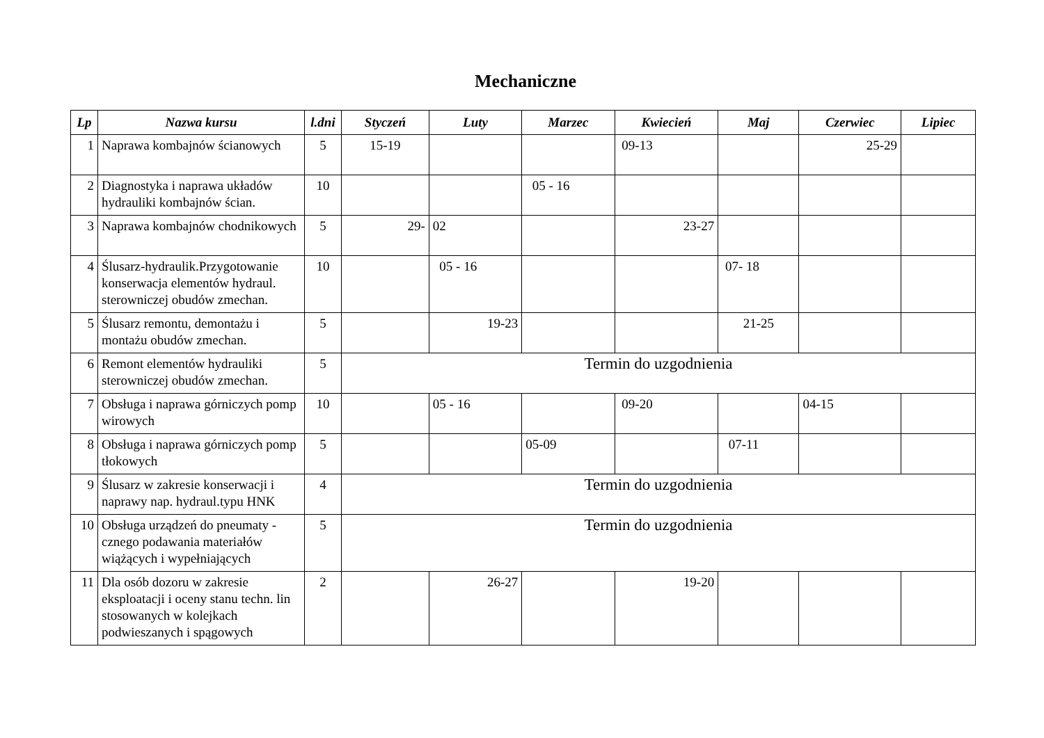Mechaniczne
| Lp | Nazwa kursu | l.dni | Styczeń | Luty | Marzec | Kwiecień | Maj | Czerwiec | Lipiec |
| --- | --- | --- | --- | --- | --- | --- | --- | --- | --- |
| 1 | Naprawa kombajnów ścianowych | 5 | 15-19 | | | 09-13 | | 25-29 | |
| 2 | Diagnostyka i naprawa układów hydrauliki kombajnów ścian. | 10 | | | 05 - 16 | | | | |
| 3 | Naprawa kombajnów chodnikowych | 5 | 29- | 02 | | 23-27 | | | |
| 4 | Ślusarz-hydraulik.Przygotowanie konserwacja elementów hydraul. sterowniczej obudów zmechan. | 10 | | 05 - 16 | | | 07- 18 | | |
| 5 | Ślusarz remontu, demontażu i montażu obudów zmechan. | 5 | | 19-23 | | | 21-25 | | |
| 6 | Remont elementów hydrauliki sterowniczej obudów zmechan. | 5 | Termin do uzgodnienia | | | | | | |
| 7 | Obsługa i naprawa górniczych pomp wirowych | 10 | | 05 - 16 | | 09-20 | | 04-15 | |
| 8 | Obsługa i naprawa górniczych pomp tłokowych | 5 | | | 05-09 | | 07-11 | | |
| 9 | Ślusarz w zakresie konserwacji i naprawy nap. hydraul.typu HNK | 4 | Termin do uzgodnienia | | | | | | |
| 10 | Obsługa urządzeń do pneumaty - cznego podawania materiałów wiążących i wypełniających | 5 | Termin do uzgodnienia | | | | | | |
| 11 | Dla osób dozoru w zakresie eksploatacji i oceny stanu techn. lin stosowanych w kolejkach podwieszanych i spągowych | 2 | | 26-27 | | 19-20 | | | |